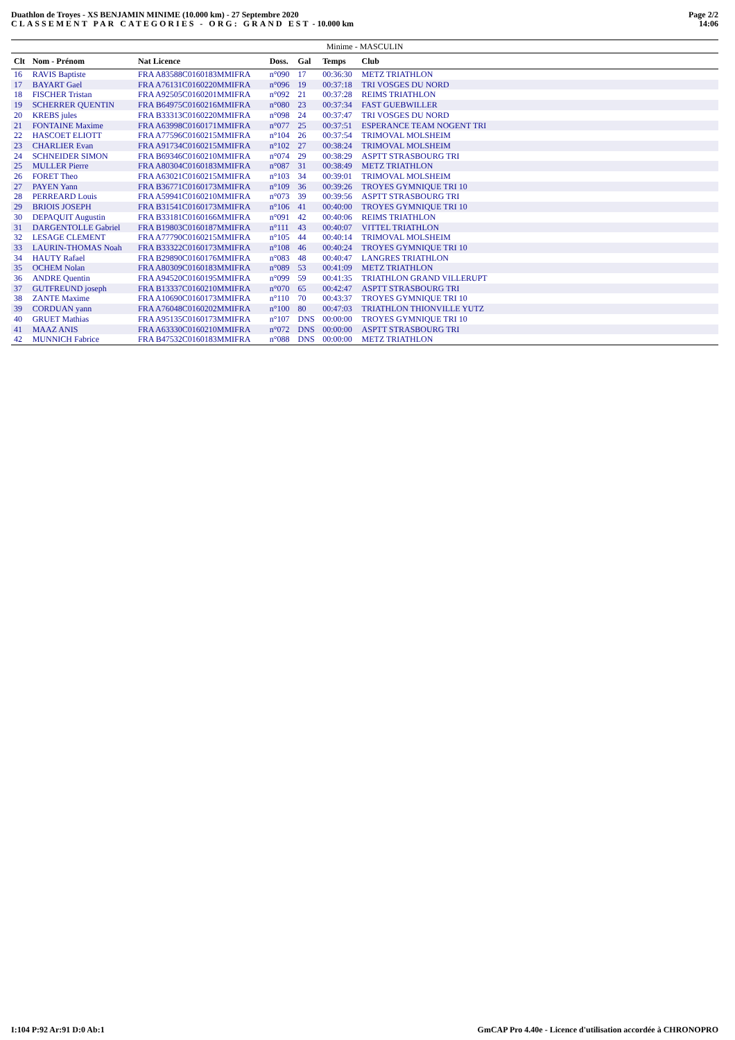Duathlon de Troyes - XS BENJAMIN MINIME (10.000 km) - 27 Septembre 2020
CLASSEMENT PAR CATEGORIES - ORG: GRAND EST - 10.000 km
Page 2/2
14:06
| Minime - MASCULIN | | | | | | | |
| --- | --- | --- | --- | --- | --- | --- | --- |
| Clt | Nom - Prénom | Nat Licence | Doss. | Gal | Temps | Club | |
| 16 | RAVIS Baptiste | FRA A83588C0160183MMIFRA | n°090 | 17 | 00:36:30 | METZ TRIATHLON | |
| 17 | BAYART Gael | FRA A76131C0160220MMIFRA | n°096 | 19 | 00:37:18 | TRI VOSGES DU NORD | |
| 18 | FISCHER Tristan | FRA A92505C0160201MMIFRA | n°092 | 21 | 00:37:28 | REIMS TRIATHLON | |
| 19 | SCHERRER QUENTIN | FRA B64975C0160216MMIFRA | n°080 | 23 | 00:37:34 | FAST GUEBWILLER | |
| 20 | KREBS jules | FRA B33313C0160220MMIFRA | n°098 | 24 | 00:37:47 | TRI VOSGES DU NORD | |
| 21 | FONTAINE Maxime | FRA A63998C0160171MMIFRA | n°077 | 25 | 00:37:51 | ESPERANCE TEAM NOGENT TRI | |
| 22 | HASCOET ELIOTT | FRA A77596C0160215MMIFRA | n°104 | 26 | 00:37:54 | TRIMOVAL MOLSHEIM | |
| 23 | CHARLIER Evan | FRA A91734C0160215MMIFRA | n°102 | 27 | 00:38:24 | TRIMOVAL MOLSHEIM | |
| 24 | SCHNEIDER SIMON | FRA B69346C0160210MMIFRA | n°074 | 29 | 00:38:29 | ASPTT STRASBOURG TRI | |
| 25 | MULLER Pierre | FRA A80304C0160183MMIFRA | n°087 | 31 | 00:38:49 | METZ TRIATHLON | |
| 26 | FORET Theo | FRA A63021C0160215MMIFRA | n°103 | 34 | 00:39:01 | TRIMOVAL MOLSHEIM | |
| 27 | PAYEN Yann | FRA B36771C0160173MMIFRA | n°109 | 36 | 00:39:26 | TROYES GYMNIQUE TRI 10 | |
| 28 | PERREARD Louis | FRA A59941C0160210MMIFRA | n°073 | 39 | 00:39:56 | ASPTT STRASBOURG TRI | |
| 29 | BRIOIS JOSEPH | FRA B31541C0160173MMIFRA | n°106 | 41 | 00:40:00 | TROYES GYMNIQUE TRI 10 | |
| 30 | DEPAQUIT Augustin | FRA B33181C0160166MMIFRA | n°091 | 42 | 00:40:06 | REIMS TRIATHLON | |
| 31 | DARGENTOLLE Gabriel | FRA B19803C0160187MMIFRA | n°111 | 43 | 00:40:07 | VITTEL TRIATHLON | |
| 32 | LESAGE CLEMENT | FRA A77790C0160215MMIFRA | n°105 | 44 | 00:40:14 | TRIMOVAL MOLSHEIM | |
| 33 | LAURIN-THOMAS Noah | FRA B33322C0160173MMIFRA | n°108 | 46 | 00:40:24 | TROYES GYMNIQUE TRI 10 | |
| 34 | HAUTY Rafael | FRA B29890C0160176MMIFRA | n°083 | 48 | 00:40:47 | LANGRES TRIATHLON | |
| 35 | OCHEM Nolan | FRA A80309C0160183MMIFRA | n°089 | 53 | 00:41:09 | METZ TRIATHLON | |
| 36 | ANDRE Quentin | FRA A94520C0160195MMIFRA | n°099 | 59 | 00:41:35 | TRIATHLON GRAND VILLERUPT | |
| 37 | GUTFREUND joseph | FRA B13337C0160210MMIFRA | n°070 | 65 | 00:42:47 | ASPTT STRASBOURG TRI | |
| 38 | ZANTE Maxime | FRA A10690C0160173MMIFRA | n°110 | 70 | 00:43:37 | TROYES GYMNIQUE TRI 10 | |
| 39 | CORDUAN yann | FRA A76048C0160202MMIFRA | n°100 | 80 | 00:47:03 | TRIATHLON THIONVILLE YUTZ | |
| 40 | GRUET Mathias | FRA A95135C0160173MMIFRA | n°107 | DNS | 00:00:00 | TROYES GYMNIQUE TRI 10 | |
| 41 | MAAZ ANIS | FRA A63330C0160210MMIFRA | n°072 | DNS | 00:00:00 | ASPTT STRASBOURG TRI | |
| 42 | MUNNICH Fabrice | FRA B47532C0160183MMIFRA | n°088 | DNS | 00:00:00 | METZ TRIATHLON | |
I:104 P:92 Ar:91 D:0 Ab:1 GmCAP Pro 4.40e - Licence d'utilisation accordée à CHRONOPRO